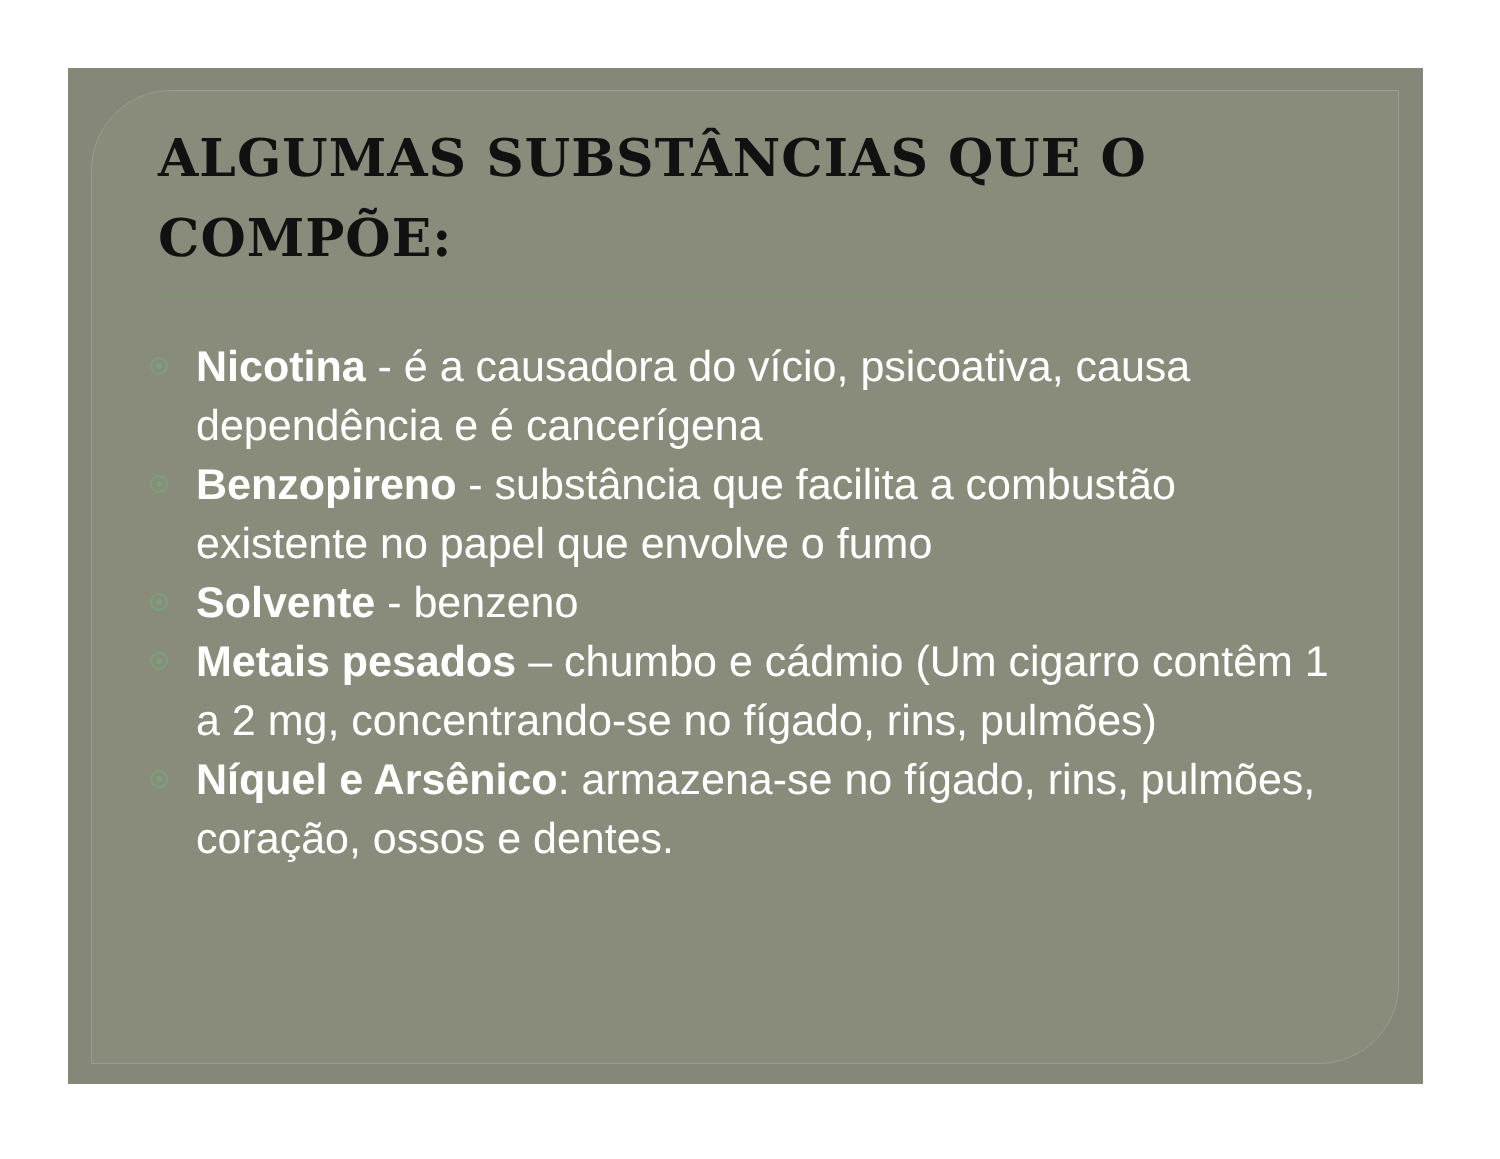ALGUMAS SUBSTÂNCIAS QUE O COMPÕE:
Nicotina - é a causadora do vício, psicoativa, causa dependência e é cancerígena
Benzopireno - substância que facilita a combustão existente no papel que envolve o fumo
Solvente - benzeno
Metais pesados – chumbo e cádmio (Um cigarro contêm 1 a 2 mg, concentrando-se no fígado, rins, pulmões)
Níquel e Arsênico: armazena-se no fígado, rins, pulmões, coração, ossos e dentes.